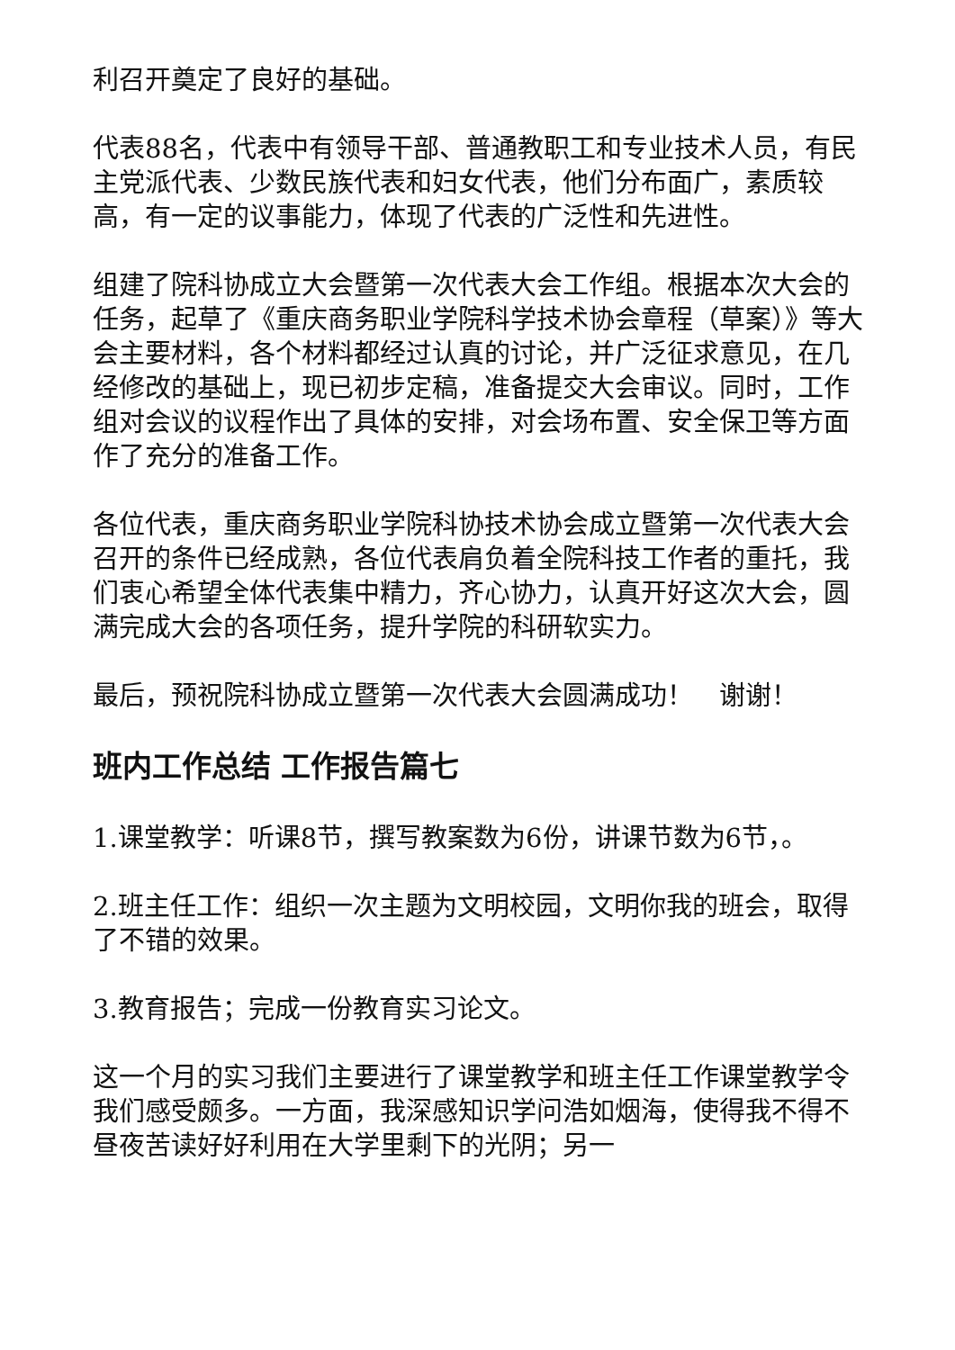利召开奠定了良好的基础。
代表88名，代表中有领导干部、普通教职工和专业技术人员，有民主党派代表、少数民族代表和妇女代表，他们分布面广，素质较高，有一定的议事能力，体现了代表的广泛性和先进性。
组建了院科协成立大会暨第一次代表大会工作组。根据本次大会的任务，起草了《重庆商务职业学院科学技术协会章程（草案）》等大会主要材料，各个材料都经过认真的讨论，并广泛征求意见，在几经修改的基础上，现已初步定稿，准备提交大会审议。同时，工作组对会议的议程作出了具体的安排，对会场布置、安全保卫等方面作了充分的准备工作。
各位代表，重庆商务职业学院科协技术协会成立暨第一次代表大会召开的条件已经成熟，各位代表肩负着全院科技工作者的重托，我们衷心希望全体代表集中精力，齐心协力，认真开好这次大会，圆满完成大会的各项任务，提升学院的科研软实力。
最后，预祝院科协成立暨第一次代表大会圆满成功！　谢谢！
班内工作总结 工作报告篇七
1.课堂教学：听课8节，撰写教案数为6份，讲课节数为6节，。
2.班主任工作：组织一次主题为文明校园，文明你我的班会，取得了不错的效果。
3.教育报告；完成一份教育实习论文。
这一个月的实习我们主要进行了课堂教学和班主任工作课堂教学令我们感受颇多。一方面，我深感知识学问浩如烟海，使得我不得不昼夜苦读好好利用在大学里剩下的光阴；另一